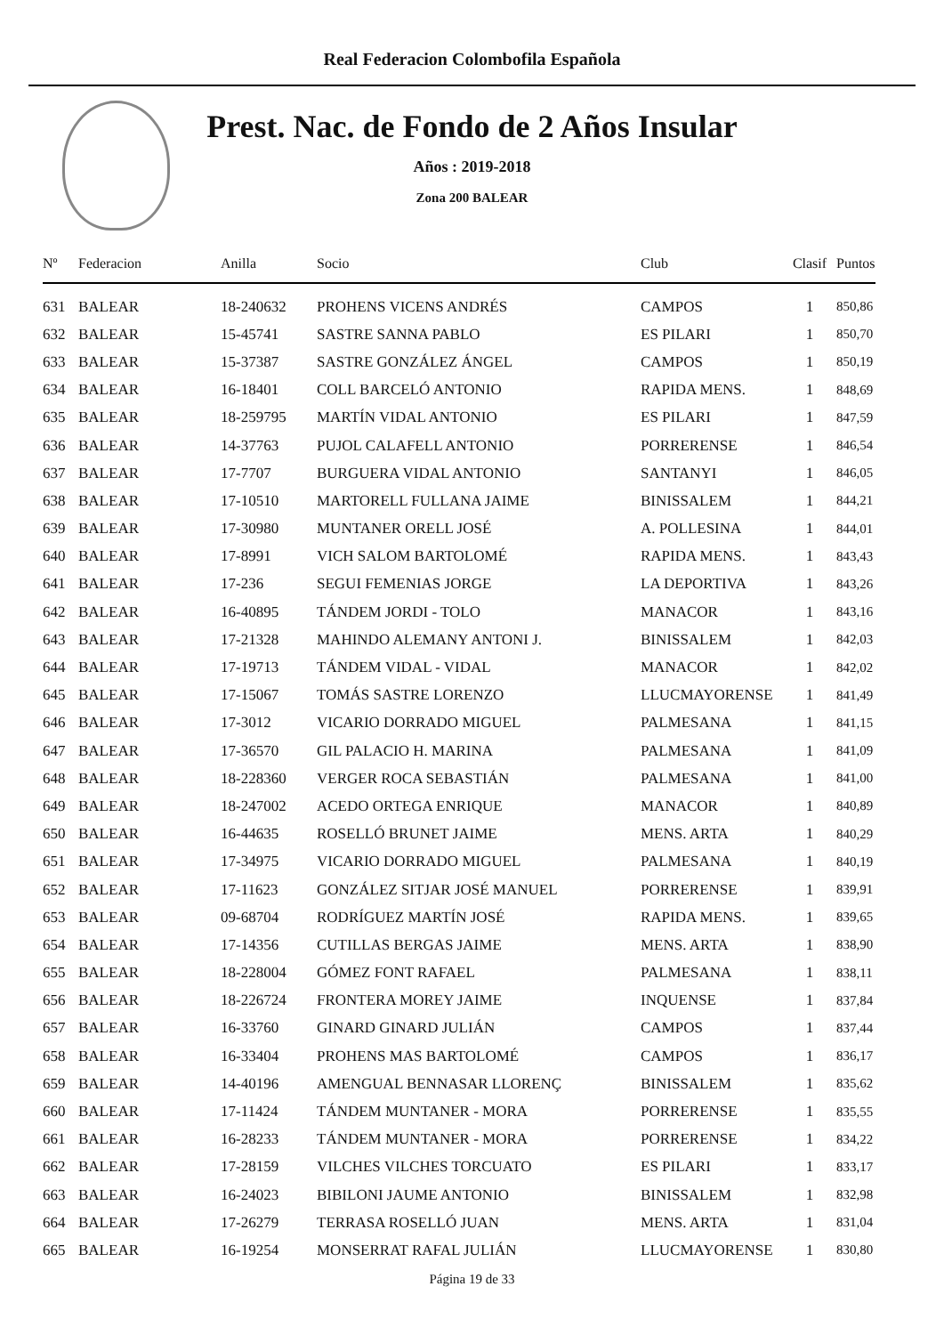Real Federacion Colombofila Española
Prest. Nac. de Fondo de 2 Años Insular
Años : 2019-2018
Zona 200 BALEAR
| Nº | Federacion | Anilla | Socio | Club | Clasif | Puntos |
| --- | --- | --- | --- | --- | --- | --- |
| 631 | BALEAR | 18-240632 | PROHENS VICENS ANDRÉS | CAMPOS | 1 | 850,86 |
| 632 | BALEAR | 15-45741 | SASTRE SANNA PABLO | ES PILARI | 1 | 850,70 |
| 633 | BALEAR | 15-37387 | SASTRE GONZÁLEZ ÁNGEL | CAMPOS | 1 | 850,19 |
| 634 | BALEAR | 16-18401 | COLL BARCELÓ ANTONIO | RAPIDA MENS. | 1 | 848,69 |
| 635 | BALEAR | 18-259795 | MARTÍN VIDAL ANTONIO | ES PILARI | 1 | 847,59 |
| 636 | BALEAR | 14-37763 | PUJOL CALAFELL ANTONIO | PORRERENSE | 1 | 846,54 |
| 637 | BALEAR | 17-7707 | BURGUERA VIDAL ANTONIO | SANTANYI | 1 | 846,05 |
| 638 | BALEAR | 17-10510 | MARTORELL FULLANA JAIME | BINISSALEM | 1 | 844,21 |
| 639 | BALEAR | 17-30980 | MUNTANER ORELL JOSÉ | A. POLLESINA | 1 | 844,01 |
| 640 | BALEAR | 17-8991 | VICH SALOM BARTOLOMÉ | RAPIDA MENS. | 1 | 843,43 |
| 641 | BALEAR | 17-236 | SEGUI FEMENIAS JORGE | LA DEPORTIVA | 1 | 843,26 |
| 642 | BALEAR | 16-40895 | TÁNDEM JORDI - TOLO | MANACOR | 1 | 843,16 |
| 643 | BALEAR | 17-21328 | MAHINDO ALEMANY ANTONI J. | BINISSALEM | 1 | 842,03 |
| 644 | BALEAR | 17-19713 | TÁNDEM VIDAL - VIDAL | MANACOR | 1 | 842,02 |
| 645 | BALEAR | 17-15067 | TOMÁS SASTRE LORENZO | LLUCMAYORENSE | 1 | 841,49 |
| 646 | BALEAR | 17-3012 | VICARIO DORRADO MIGUEL | PALMESANA | 1 | 841,15 |
| 647 | BALEAR | 17-36570 | GIL PALACIO H. MARINA | PALMESANA | 1 | 841,09 |
| 648 | BALEAR | 18-228360 | VERGER ROCA SEBASTIÁN | PALMESANA | 1 | 841,00 |
| 649 | BALEAR | 18-247002 | ACEDO ORTEGA ENRIQUE | MANACOR | 1 | 840,89 |
| 650 | BALEAR | 16-44635 | ROSELLÓ BRUNET JAIME | MENS. ARTA | 1 | 840,29 |
| 651 | BALEAR | 17-34975 | VICARIO DORRADO MIGUEL | PALMESANA | 1 | 840,19 |
| 652 | BALEAR | 17-11623 | GONZÁLEZ SITJAR JOSÉ MANUEL | PORRERENSE | 1 | 839,91 |
| 653 | BALEAR | 09-68704 | RODRÍGUEZ MARTÍN JOSÉ | RAPIDA MENS. | 1 | 839,65 |
| 654 | BALEAR | 17-14356 | CUTILLAS BERGAS JAIME | MENS. ARTA | 1 | 838,90 |
| 655 | BALEAR | 18-228004 | GÓMEZ FONT RAFAEL | PALMESANA | 1 | 838,11 |
| 656 | BALEAR | 18-226724 | FRONTERA MOREY JAIME | INQUENSE | 1 | 837,84 |
| 657 | BALEAR | 16-33760 | GINARD GINARD JULIÁN | CAMPOS | 1 | 837,44 |
| 658 | BALEAR | 16-33404 | PROHENS MAS BARTOLOMÉ | CAMPOS | 1 | 836,17 |
| 659 | BALEAR | 14-40196 | AMENGUAL BENNASAR LLORENÇ | BINISSALEM | 1 | 835,62 |
| 660 | BALEAR | 17-11424 | TÁNDEM MUNTANER - MORA | PORRERENSE | 1 | 835,55 |
| 661 | BALEAR | 16-28233 | TÁNDEM MUNTANER - MORA | PORRERENSE | 1 | 834,22 |
| 662 | BALEAR | 17-28159 | VILCHES VILCHES TORCUATO | ES PILARI | 1 | 833,17 |
| 663 | BALEAR | 16-24023 | BIBILONI JAUME ANTONIO | BINISSALEM | 1 | 832,98 |
| 664 | BALEAR | 17-26279 | TERRASA ROSELLÓ JUAN | MENS. ARTA | 1 | 831,04 |
| 665 | BALEAR | 16-19254 | MONSERRAT RAFAL JULIÁN | LLUCMAYORENSE | 1 | 830,80 |
Página 19 de 33